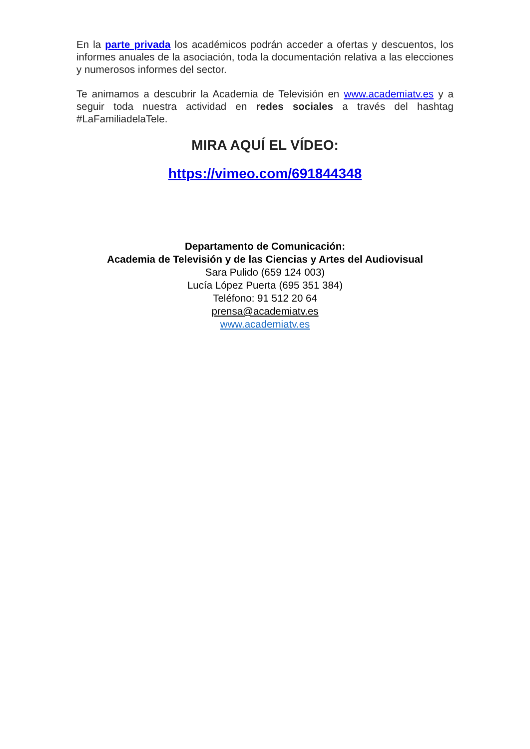En la parte privada los académicos podrán acceder a ofertas y descuentos, los informes anuales de la asociación, toda la documentación relativa a las elecciones y numerosos informes del sector.
Te animamos a descubrir la Academia de Televisión en www.academiatv.es y a seguir toda nuestra actividad en redes sociales a través del hashtag #LaFamiliadelaTele.
MIRA AQUÍ EL VÍDEO:
https://vimeo.com/691844348
Departamento de Comunicación:
Academia de Televisión y de las Ciencias y Artes del Audiovisual
Sara Pulido (659 124 003)
Lucía López Puerta (695 351 384)
Teléfono: 91 512 20 64
prensa@academiatv.es
www.academiatv.es